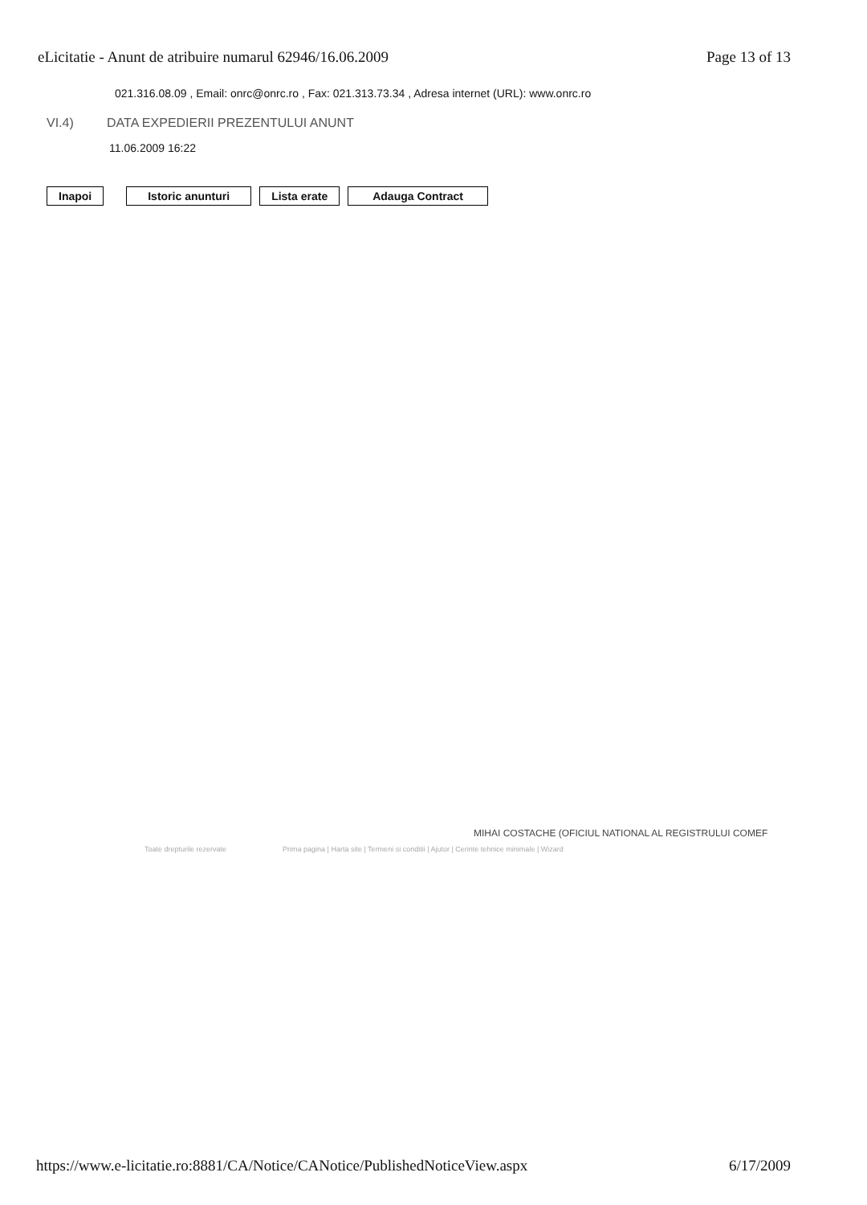eLicitatie - Anunt de atribuire numarul 62946/16.06.2009 Page 13 of 13
021.316.08.09 , Email: onrc@onrc.ro , Fax: 021.313.73.34 , Adresa internet (URL): www.onrc.ro
VI.4) DATA EXPEDIERII PREZENTULUI ANUNT
11.06.2009 16:22
Inapoi Istoric anunturi Lista erate Adauga Contract
MIHAI COSTACHE (OFICIUL NATIONAL AL REGISTRULUI COMEF
Toate drepturile rezervate Prima pagina | Harta site | Termeni si conditii | Ajutor | Cerinte tehnice minimale | Wizard
https://www.e-licitatie.ro:8881/CA/Notice/CANotice/PublishedNoticeView.aspx 6/17/2009